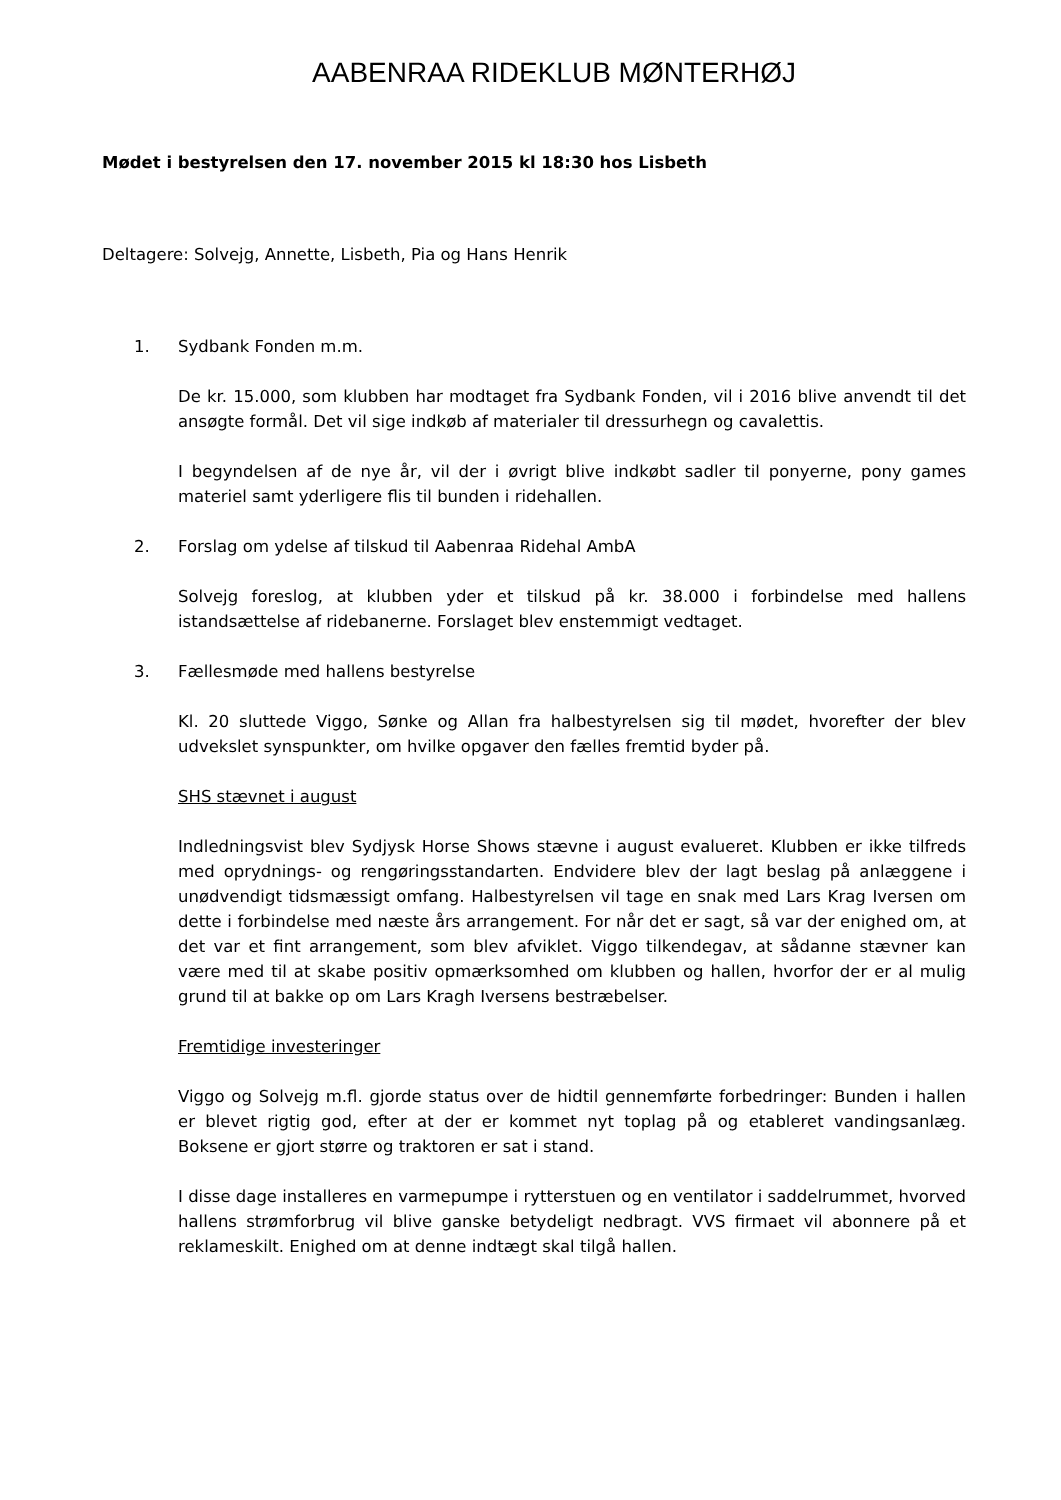AABENRAA RIDEKLUB MØNTERHØJ
Mødet i bestyrelsen den 17. november 2015 kl 18:30 hos Lisbeth
Deltagere: Solvejg, Annette, Lisbeth, Pia og Hans Henrik
1. Sydbank Fonden m.m.
De kr. 15.000, som klubben har modtaget fra Sydbank Fonden, vil i 2016 blive anvendt til det ansøgte formål. Det vil sige indkøb af materialer til dressurhegn og cavalettis.
I begyndelsen af de nye år, vil der i øvrigt blive indkøbt sadler til ponyerne, pony games materiel samt yderligere flis til bunden i ridehallen.
2. Forslag om ydelse af tilskud til Aabenraa Ridehal AmbA
Solvejg foreslog, at klubben yder et tilskud på kr. 38.000 i forbindelse med hallens istandsættelse af ridebanerne. Forslaget blev enstemmigt vedtaget.
3. Fællesmøde med hallens bestyrelse
Kl. 20 sluttede Viggo, Sønke og Allan fra halbestyrelsen sig til mødet, hvorefter der blev udvekslet synspunkter, om hvilke opgaver den fælles fremtid byder på.
SHS stævnet i august
Indledningsvist blev Sydjysk Horse Shows stævne i august evalueret. Klubben er ikke tilfreds med oprydnings- og rengøringsstandarten. Endvidere blev der lagt beslag på anlæggene i unødvendigt tidsmæssigt omfang. Halbestyrelsen vil tage en snak med Lars Krag Iversen om dette i forbindelse med næste års arrangement. For når det er sagt, så var der enighed om, at det var et fint arrangement, som blev afviklet. Viggo tilkendegav, at sådanne stævner kan være med til at skabe positiv opmærksomhed om klubben og hallen, hvorfor der er al mulig grund til at bakke op om Lars Kragh Iversens bestræbelser.
Fremtidige investeringer
Viggo og Solvejg m.fl. gjorde status over de hidtil gennemførte forbedringer: Bunden i hallen er blevet rigtig god, efter at der er kommet nyt toplag på og etableret vandingsanlæg. Boksene er gjort større og traktoren er sat i stand.
I disse dage installeres en varmepumpe i rytterstuen og en ventilator i saddelrummet, hvorved hallens strømforbrug vil blive ganske betydeligt nedbragt. VVS firmaet vil abonnere på et reklameskilt. Enighed om at denne indtægt skal tilgå hallen.